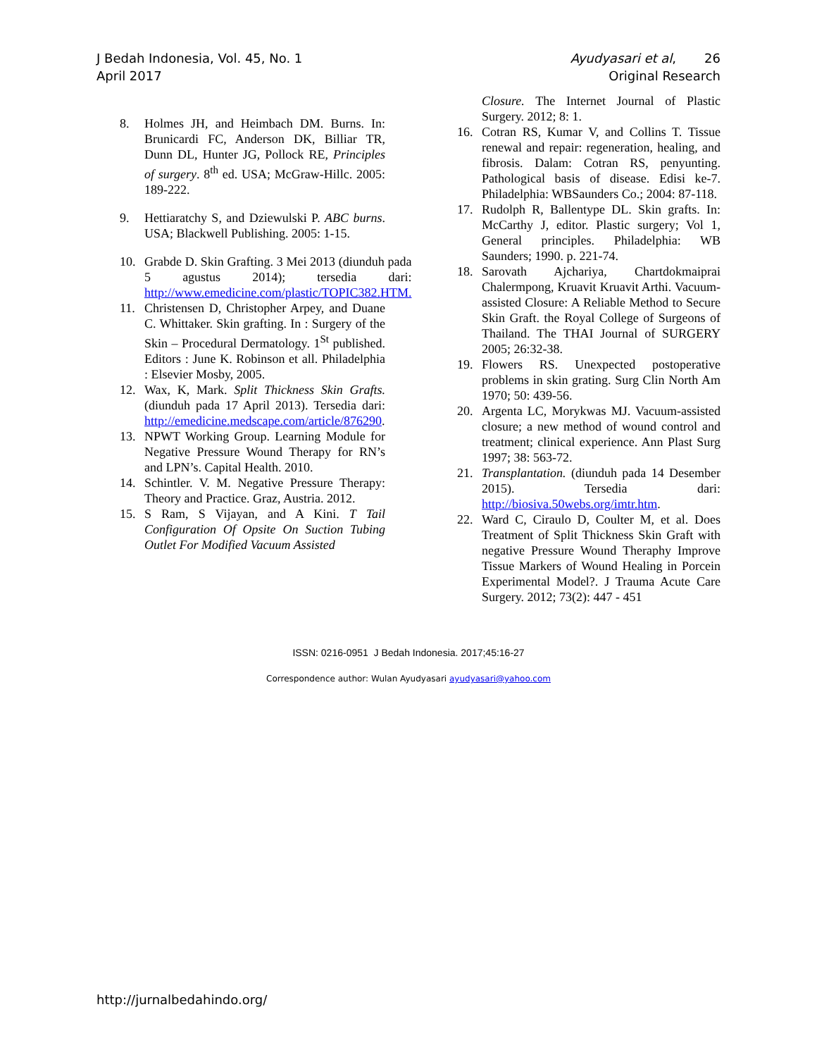J Bedah Indonesia, Vol. 45, No. 1
April 2017
Ayudyasari et al, 26
Original Research
8. Holmes JH, and Heimbach DM. Burns. In: Brunicardi FC, Anderson DK, Billiar TR, Dunn DL, Hunter JG, Pollock RE, Principles of surgery. 8<sup>th</sup> ed. USA; McGraw-Hillc. 2005: 189-222.
9. Hettiaratchy S, and Dziewulski P. ABC burns. USA; Blackwell Publishing. 2005: 1-15.
10. Grabde D. Skin Grafting. 3 Mei 2013 (diunduh pada 5 agustus 2014); tersedia dari: http://www.emedicine.com/plastic/TOPIC382.HTM.
11. Christensen D, Christopher Arpey, and Duane C. Whittaker. Skin grafting. In : Surgery of the Skin – Procedural Dermatology. 1<sup>St</sup> published. Editors : June K. Robinson et all. Philadelphia : Elsevier Mosby, 2005.
12. Wax, K, Mark. Split Thickness Skin Grafts. (diunduh pada 17 April 2013). Tersedia dari: http://emedicine.medscape.com/article/876290.
13. NPWT Working Group. Learning Module for Negative Pressure Wound Therapy for RN’s and LPN’s. Capital Health. 2010.
14. Schintler. V. M. Negative Pressure Therapy: Theory and Practice. Graz, Austria. 2012.
15. S Ram, S Vijayan, and A Kini. T Tail Configuration Of Opsite On Suction Tubing Outlet For Modified Vacuum Assisted
Closure. The Internet Journal of Plastic Surgery. 2012; 8: 1.
16. Cotran RS, Kumar V, and Collins T. Tissue renewal and repair: regeneration, healing, and fibrosis. Dalam: Cotran RS, penyunting. Pathological basis of disease. Edisi ke-7. Philadelphia: WBSaunders Co.; 2004: 87-118.
17. Rudolph R, Ballentype DL. Skin grafts. In: McCarthy J, editor. Plastic surgery; Vol 1, General principles. Philadelphia: WB Saunders; 1990. p. 221-74.
18. Sarovath Ajchariya, Chartdokmaiprai Chalermpong, Kruavit Kruavit Arthi. Vacuum-assisted Closure: A Reliable Method to Secure Skin Graft. the Royal College of Surgeons of Thailand. The THAI Journal of SURGERY 2005; 26:32-38.
19. Flowers RS. Unexpected postoperative problems in skin grating. Surg Clin North Am 1970; 50: 439-56.
20. Argenta LC, Morykwas MJ. Vacuum-assisted closure; a new method of wound control and treatment; clinical experience. Ann Plast Surg 1997; 38: 563-72.
21. Transplantation. (diunduh pada 14 Desember 2015). Tersedia dari: http://biosiva.50webs.org/imtr.htm.
22. Ward C, Ciraulo D, Coulter M, et al. Does Treatment of Split Thickness Skin Graft with negative Pressure Wound Theraphy Improve Tissue Markers of Wound Healing in Porcein Experimental Model?. J Trauma Acute Care Surgery. 2012; 73(2): 447 - 451
ISSN: 0216-0951 J Bedah Indonesia. 2017;45:16-27
Correspondence author: Wulan Ayudyasari ayudyasari@yahoo.com
http://jurnalbedahindo.org/